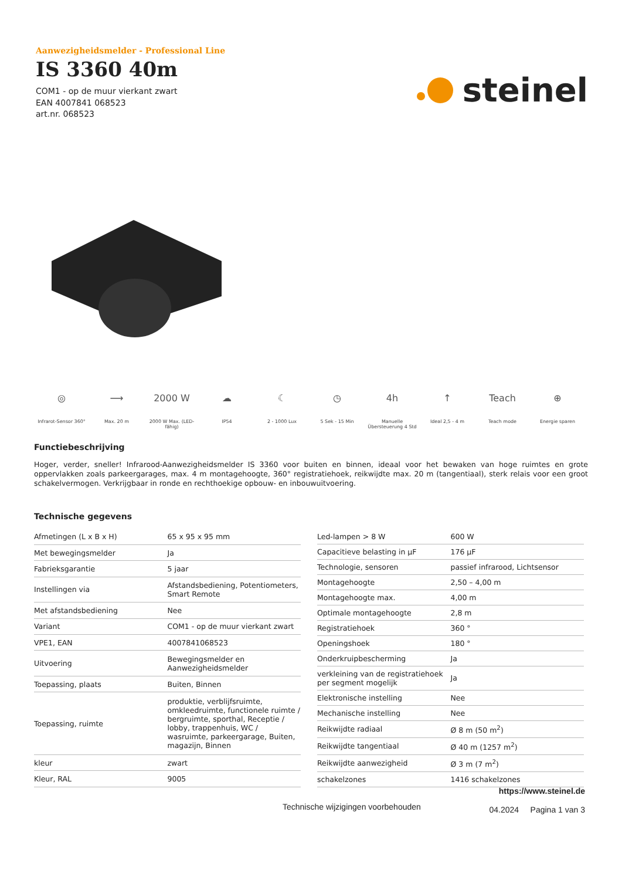Aanwezigheidsmelder - Professional Line
IS 3360 40m
COM1 - op de muur vierkant zwart
EAN 4007841 068523
art.nr. 068523
steinel
◎
Infrarot-Sensor 360°
⟶
Max. 20 m
2000 W
2000 W Max. (LED-fähig)
☁
IP54
☾
2 - 1000 Lux
◷
5 Sek - 15 Min
4h
Manuelle Übersteuerung 4 Std
↑
Ideal 2,5 - 4 m
Teach
Teach mode
⊕
Energie sparen
Functiebeschrijving
Hoger, verder, sneller! Infrarood-Aanwezigheidsmelder IS 3360 voor buiten en binnen, ideaal voor het bewaken van hoge ruimtes en grote oppervlakken zoals parkeergarages, max. 4 m montagehoogte, 360° registratiehoek, reikwijdte max. 20 m (tangentiaal), sterk relais voor een groot schakelvermogen. Verkrijgbaar in ronde en rechthoekige opbouw- en inbouwuitvoering.
Technische gegevens
| Afmetingen (L x B x H) | 65 x 95 x 95 mm |
| Met bewegingsmelder | Ja |
| Fabrieksgarantie | 5 jaar |
| Instellingen via | Afstandsbediening, Potentiometers, Smart Remote |
| Met afstandsbediening | Nee |
| Variant | COM1 - op de muur vierkant zwart |
| VPE1, EAN | 4007841068523 |
| Uitvoering | Bewegingsmelder en Aanwezigheidsmelder |
| Toepassing, plaats | Buiten, Binnen |
| Toepassing, ruimte | produktie, verblijfsruimte, omkleedruimte, functionele ruimte / bergruimte, sporthal, Receptie / lobby, trappenhuis, WC / wasruimte, parkeergarage, Buiten, magazijn, Binnen |
| kleur | zwart |
| Kleur, RAL | 9005 |
| Led-lampen > 8 W | 600 W |
| Capacitieve belasting in µF | 176 µF |
| Technologie, sensoren | passief infrarood, Lichtsensor |
| Montagehoogte | 2,50 – 4,00 m |
| Montagehoogte max. | 4,00 m |
| Optimale montagehoogte | 2,8 m |
| Registratiehoek | 360 ° |
| Openingshoek | 180 ° |
| Onderkruipbescherming | Ja |
| verkleining van de registratiehoek per segment mogelijk | Ja |
| Elektronische instelling | Nee |
| Mechanische instelling | Nee |
| Reikwijdte radiaal | Ø 8 m (50 m<sup>2</sup>) |
| Reikwijdte tangentiaal | Ø 40 m (1257 m<sup>2</sup>) |
| Reikwijdte aanwezigheid | Ø 3 m (7 m<sup>2</sup>) |
| schakelzones | 1416 schakelzones |
https://www.steinel.de
04.2024 Pagina 1 van 3
Technische wijzigingen voorbehouden